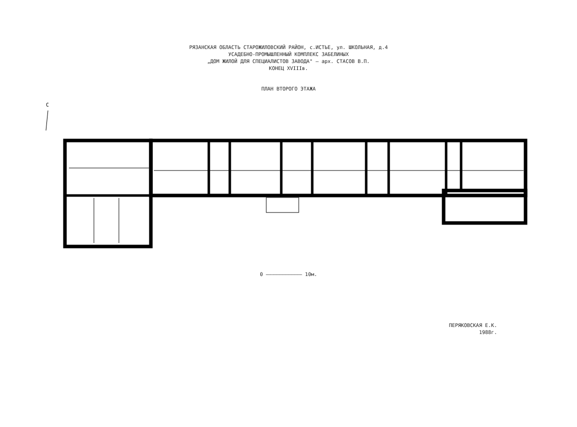РЯЗАНСКАЯ ОБЛАСТЬ СТАРОЖИЛОВСКИЙ РАЙОН, с.ИСТЬЕ, ул. ШКОЛЬНАЯ, д.4
УСАДЕБНО-ПРОМЫШЛЕННЫЙ КОМПЛЕКС ЗАБЕЛИНЫХ
„ДОМ ЖИЛОЙ ДЛЯ СПЕЦИАЛИСТОВ ЗАВОДА" – арх. СТАСОВ В.П.
КОНЕЦ XVIIIв.
ПЛАН ВТОРОГО ЭТАЖА
С
0 ———————————— 10м.
ПЕРЯКОВСКАЯ Е.К.
1988г.